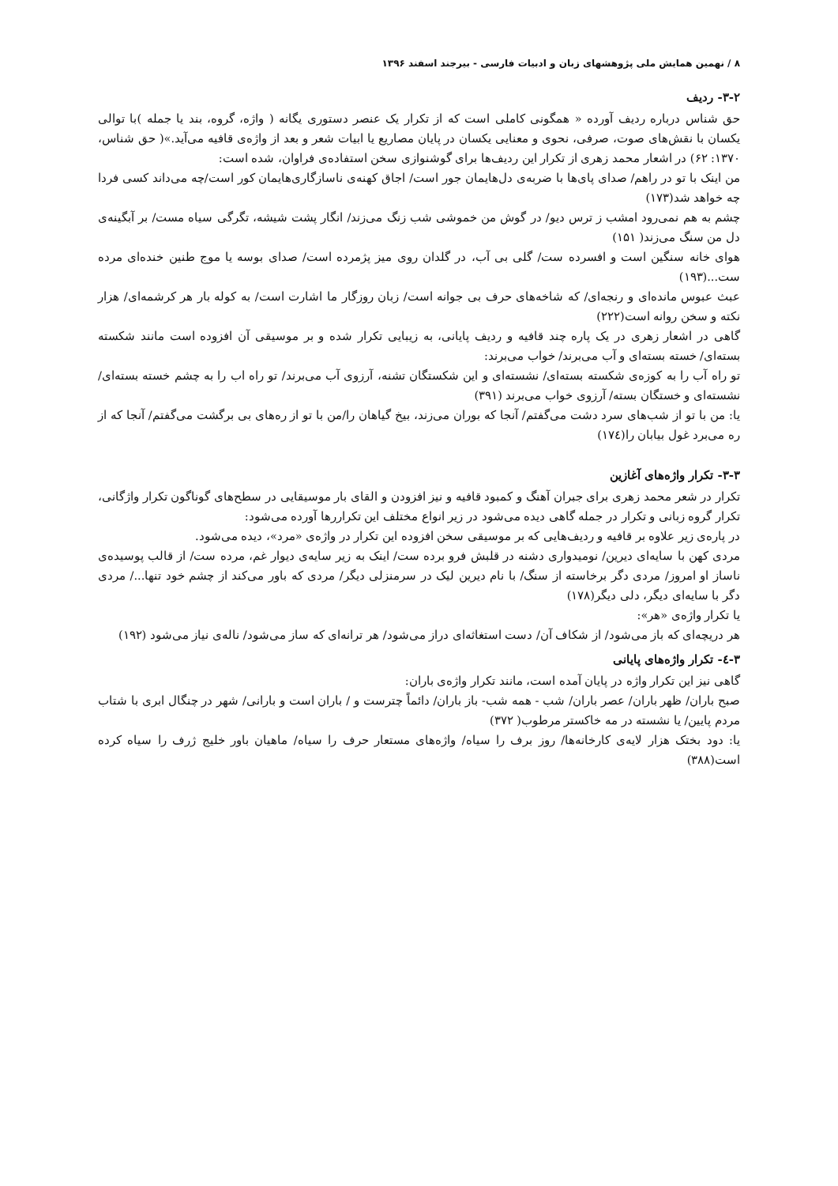۸ / نهمین همایش ملی پژوهشهای زبان و ادبیات فارسی - بیرجند اسفند ۱۳۹۶
۳-۲- ردیف
حق شناس درباره ردیف آورده « همگونی کاملی است که از تکرار یک عنصر دستوری یگانه ( واژه، گروه، بند یا جمله )با توالی یکسان با نقش‌های صوت، صرفی، نحوی و معنایی یکسان در پایان مصاریع یا ابیات شعر و بعد از واژه‌ی قافیه می‌آید.»( حق شناس، ۱۳۷۰: ۶۲) در اشعار محمد زهری از تکرار این ردیف‌ها برای گوشنوازی سخن استفاده‌ی فراوان، شده است:
من اینک با تو در راهم/ صدای پای‌ها با ضربه‌ی دل‌هایمان جور است/ اجاق کهنه‌ی ناسازگاری‌هایمان کور است/چه می‌داند کسی فردا چه خواهد شد(۱۷۳)
چشم به هم نمی‌رود امشب ز ترس دیو/ در گوش من خموشی شب زنگ می‌زند/ انگار پشت شیشه، تگرگی سیاه مست/ بر آبگینه‌ی دل من سنگ می‌زند( ۱۵۱)
هوای خانه سنگین است و افسرده ست/ گلی بی آب، در گلدان روی میز پژمرده است/ صدای بوسه یا موج طنین خنده‌ای مرده ست...(۱۹۳)
عبث عبوس مانده‌ای و رنجه‌ای/ که شاخه‌های حرف بی جوانه است/ زبان روزگار ما اشارت است/ به کوله بار هر کرشمه‌ای/ هزار نکته و سخن روانه است(۲۲۲)
گاهی در اشعار زهری در یک پاره چند قافیه و ردیف پایانی، به زیبایی تکرار شده و بر موسیقی آن افزوده است مانند شکسته بسته‌ای/ خسته بسته‌ای و آب می‌برند/ خواب می‌برند:
تو راه آب را به کوزه‌ی شکسته بسته‌ای/ نشسته‌ای و این شکستگان تشنه، آرزوی آب می‌برند/ تو راه اب را به چشم خسته بسته‌ای/ نشسته‌ای و خستگان بسته/ آرزوی خواب می‌برند (۳۹۱)
یا: من با تو از شب‌های سرد دشت می‌گفتم/ آنجا که بوران می‌زند، بیخ گیاهان را/من با تو از ره‌های بی برگشت می‌گفتم/ آنجا که از ره می‌برد غول بیابان را(۱۷٤)
۳-۳- تکرار واژه‌های آغازین
تکرار در شعر محمد زهری برای جبران آهنگ و کمبود قافیه و نیز افزودن و القای بار موسیقایی در سطح‌های گوناگون تکرار واژگانی، تکرار گروه زبانی و تکرار در جمله گاهی دیده می‌شود در زیر انواع مختلف این تکراررها آورده می‌شود:
در پاره‌ی زیر علاوه بر قافیه و ردیف‌هایی که بر موسیقی سخن افزوده این تکرار در واژه‌ی «مرد»، دیده می‌شود.
مردی کهن با سایه‌ای دیرین/ نومیدواری دشنه در قلبش فرو برده ست/ اینک به زیر سایه‌ی دیوار غم، مرده ست/ از قالب پوسیده‌ی ناساز او امروز/ مردی دگر برخاسته از سنگ/ با نام دیرین لیک در سرمنزلی دیگر/ مردی که باور می‌کند از چشم خود تنها.../ مردی دگر با سایه‌ای دیگر، دلی دیگر(۱۷۸)
یا تکرار واژه‌ی «هر»:
هر دریچه‌ای که باز می‌شود/ از شکاف آن/ دست استغاثه‌ای دراز می‌شود/ هر ترانه‌ای که ساز می‌شود/ ناله‌ی نیاز می‌شود (۱۹۲)
۳-٤- تکرار واژه‌های پایانی
گاهی نیز این تکرار واژه در پایان آمده است، مانند تکرار واژه‌ی باران:
صبح باران/ ظهر باران/ عصر باران/ شب - همه شب- باز باران/ دائماً چترست و / باران است و بارانی/ شهر در چنگال ابری با شتاب مردم پایین/ یا نشسته در مه خاکستر مرطوب( ۳۷۲)
یا: دود بختک هزار لایه‌ی کارخانه‌ها/ روز برف را سیاه/ واژه‌های مستعار حرف را سیاه/ ماهیان باور خلیج ژرف را سیاه کرده است(۳۸۸)